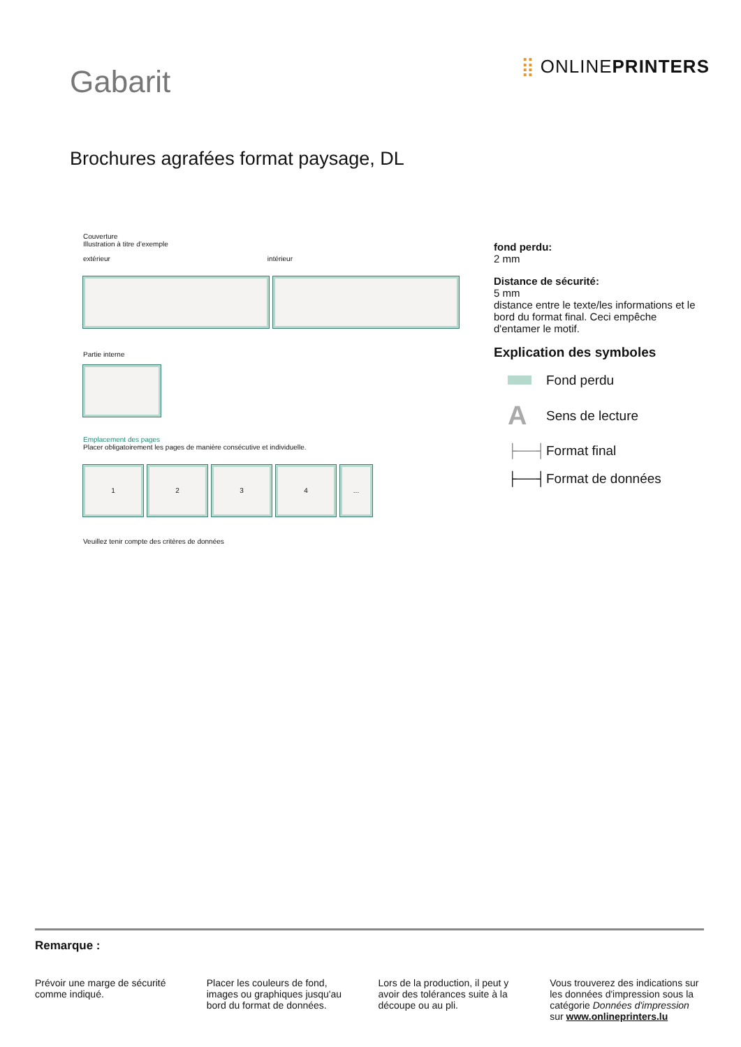Gabarit
⣿ ONLINEPRINTERS
Brochures agrafées format paysage, DL
Couverture
Illustration à titre d’exemple
extérieur intérieur
Partie interne
Emplacement des pages
Placer obligatoirement les pages de manière consécutive et individuelle.
1 2 3 4 ...
Veuillez tenir compte des critères de données
fond perdu:
2 mm
Distance de sécurité:
5 mm
distance entre le texte/les informations et le bord du format final. Ceci empêche d'entamer le motif.
Explication des symboles
Fond perdu
A Sens de lecture
├──┤ Format final
├──┤ Format de données
Remarque :
Prévoir une marge de sécurité comme indiqué.
Placer les couleurs de fond, images ou graphiques jusqu'au bord du format de données.
Lors de la production, il peut y avoir des tolérances suite à la découpe ou au pli.
Vous trouverez des indications sur les données d'impression sous la catégorie Données d'impression sur www.onlineprinters.lu